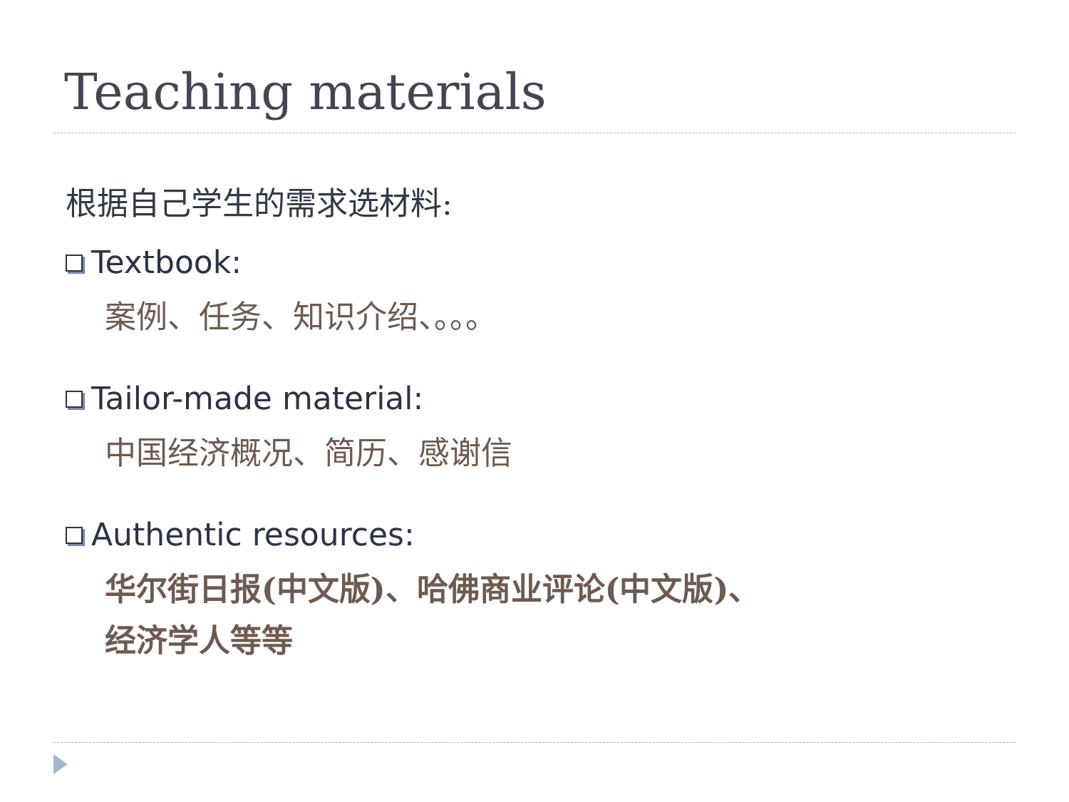Teaching materials
根据自己学生的需求选材料:
Textbook:
案例、任务、知识介绍、。。。
Tailor-made material:
中国经济概况、简历、感谢信
Authentic resources:
华尔街日报(中文版)、哈佛商业评论(中文版)、
经济学人等等